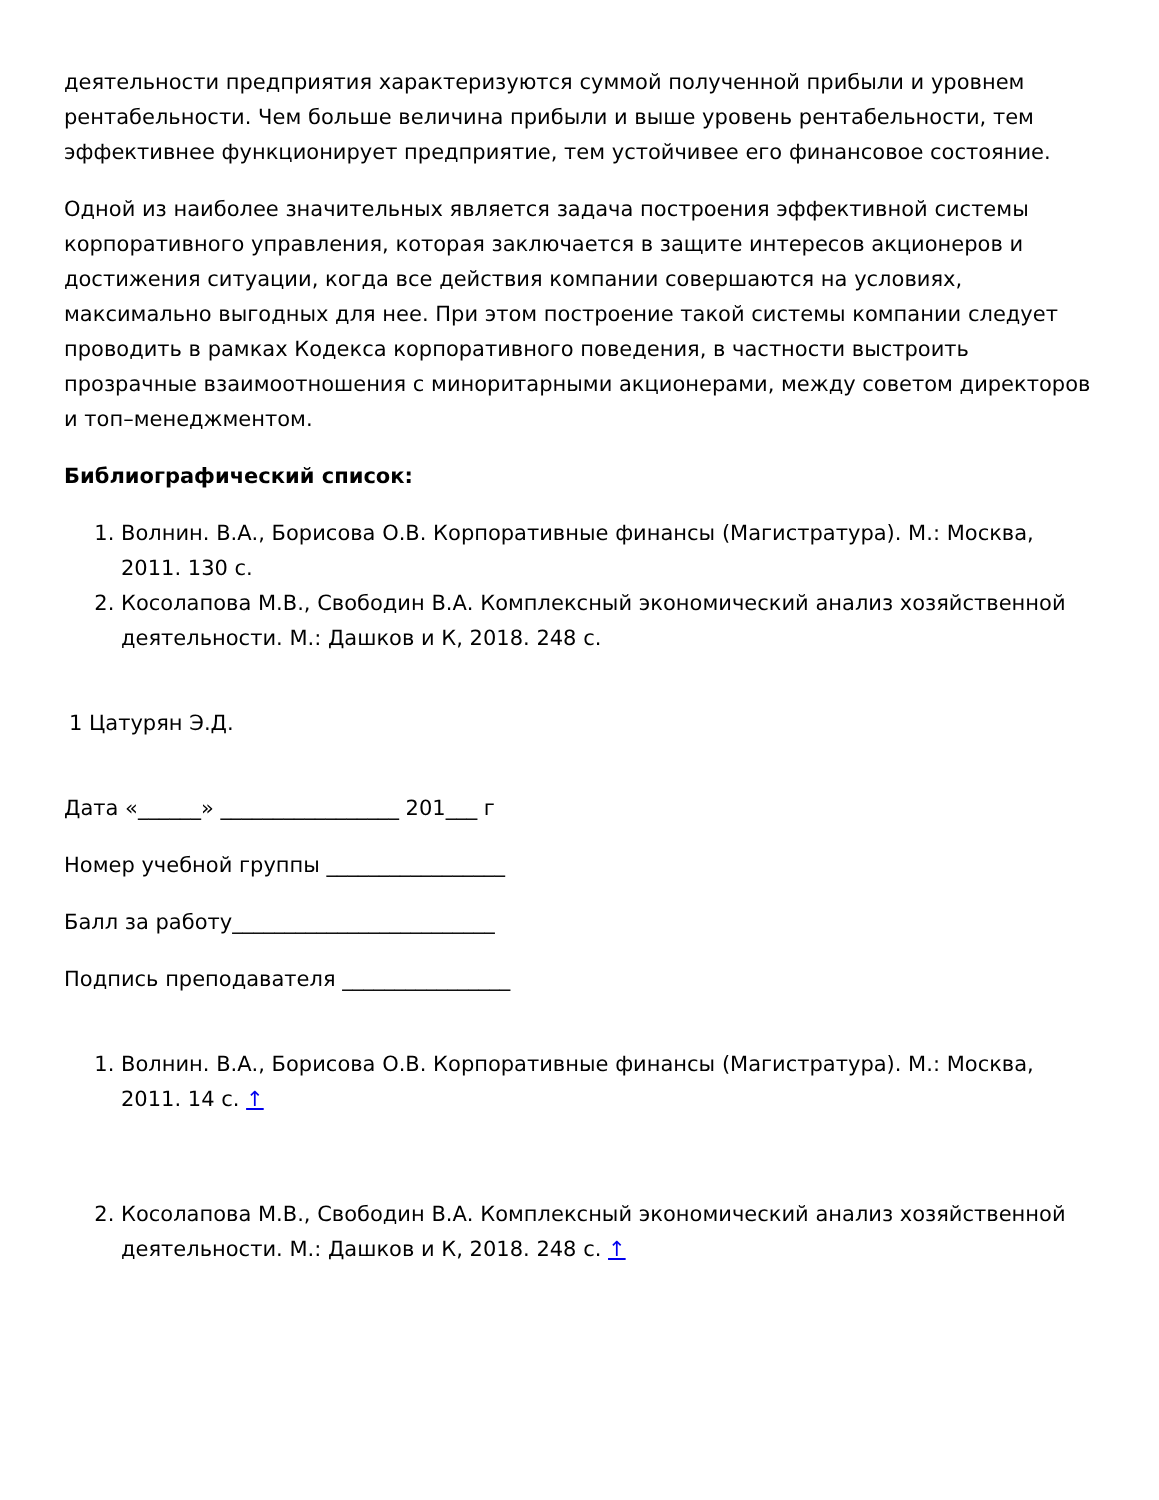деятельности предприятия характеризуются суммой полученной прибыли и уровнем рентабельности. Чем больше величина прибыли и выше уровень рентабельности, тем эффективнее функционирует предприятие, тем устойчивее его финансовое состояние.
Одной из наиболее значительных является задача построения эффективной системы корпоративного управления, которая заключается в защите интересов акционеров и достижения ситуации, когда все действия компании совершаются на условиях, максимально выгодных для нее. При этом построение такой системы компании следует проводить в рамках Кодекса корпоративного поведения, в частности выстроить прозрачные взаимоотношения с миноритарными акционерами, между советом директоров и топ–менеджментом.
Библиографический список:
1. Волнин. В.А., Борисова О.В. Корпоративные финансы (Магистратура). М.: Москва, 2011. 130 с.
2. Косолапова М.В., Свободин В.А. Комплексный экономический анализ хозяйственной деятельности. М.: Дашков и К, 2018. 248 с.
1 Цатурян Э.Д.
Дата «______» _________________ 201___ г
Номер учебной группы _________________
Балл за работу_________________________
Подпись преподавателя ________________
1. Волнин. В.А., Борисова О.В. Корпоративные финансы (Магистратура). М.: Москва, 2011. 14 с. ↑
2. Косолапова М.В., Свободин В.А. Комплексный экономический анализ хозяйственной деятельности. М.: Дашков и К, 2018. 248 с. ↑